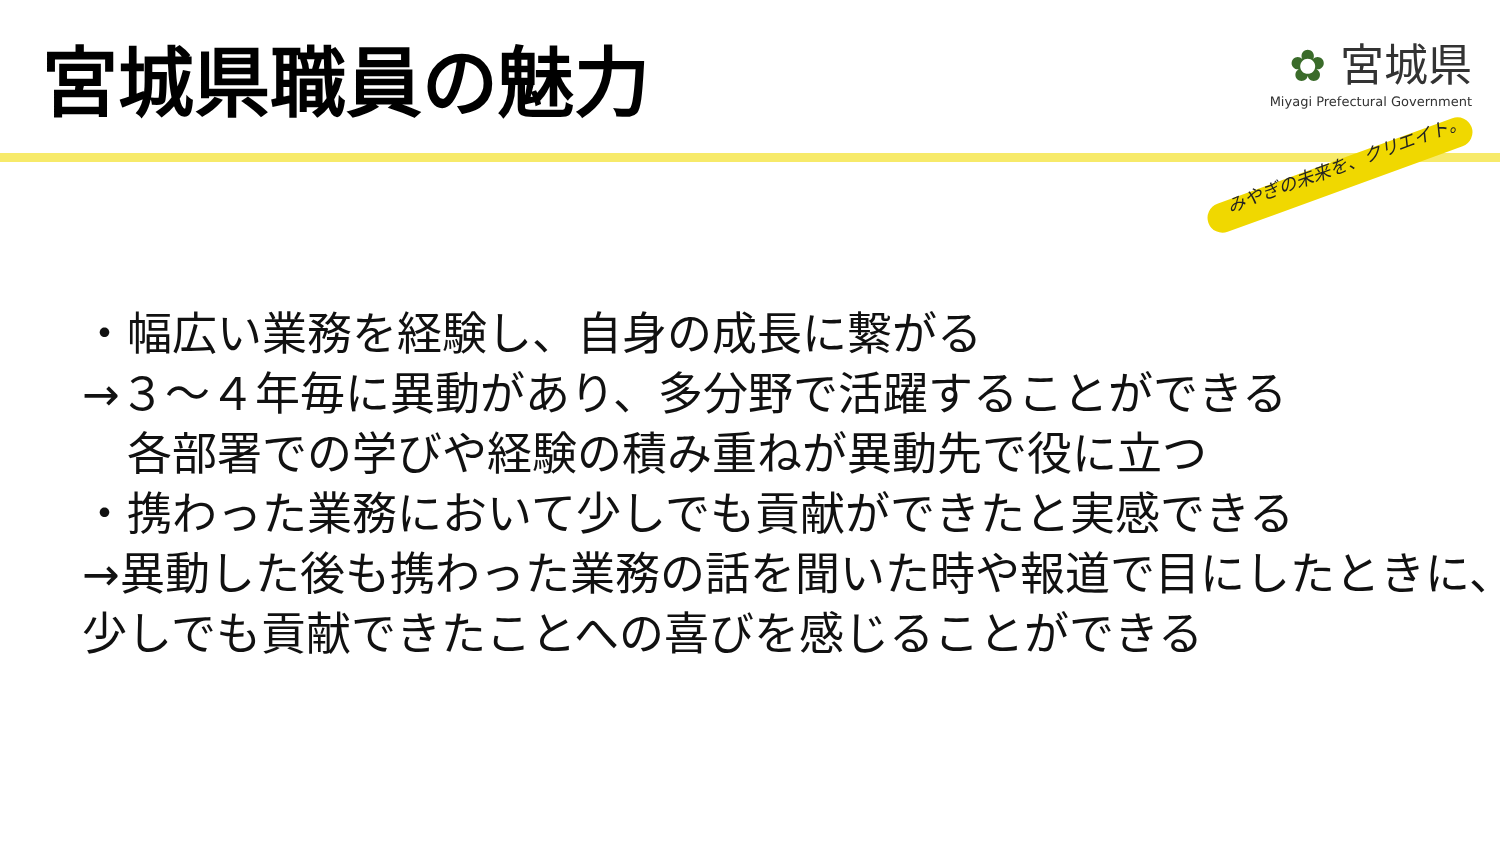宮城県職員の魅力
✿ 宮城県
Miyagi Prefectural Government
みやぎの未来を、クリエイト。
・幅広い業務を経験し、自身の成長に繋がる
→３～４年毎に異動があり、多分野で活躍することができる
　各部署での学びや経験の積み重ねが異動先で役に立つ
・携わった業務において少しでも貢献ができたと実感できる
→異動した後も携わった業務の話を聞いた時や報道で目にしたときに、
少しでも貢献できたことへの喜びを感じることができる